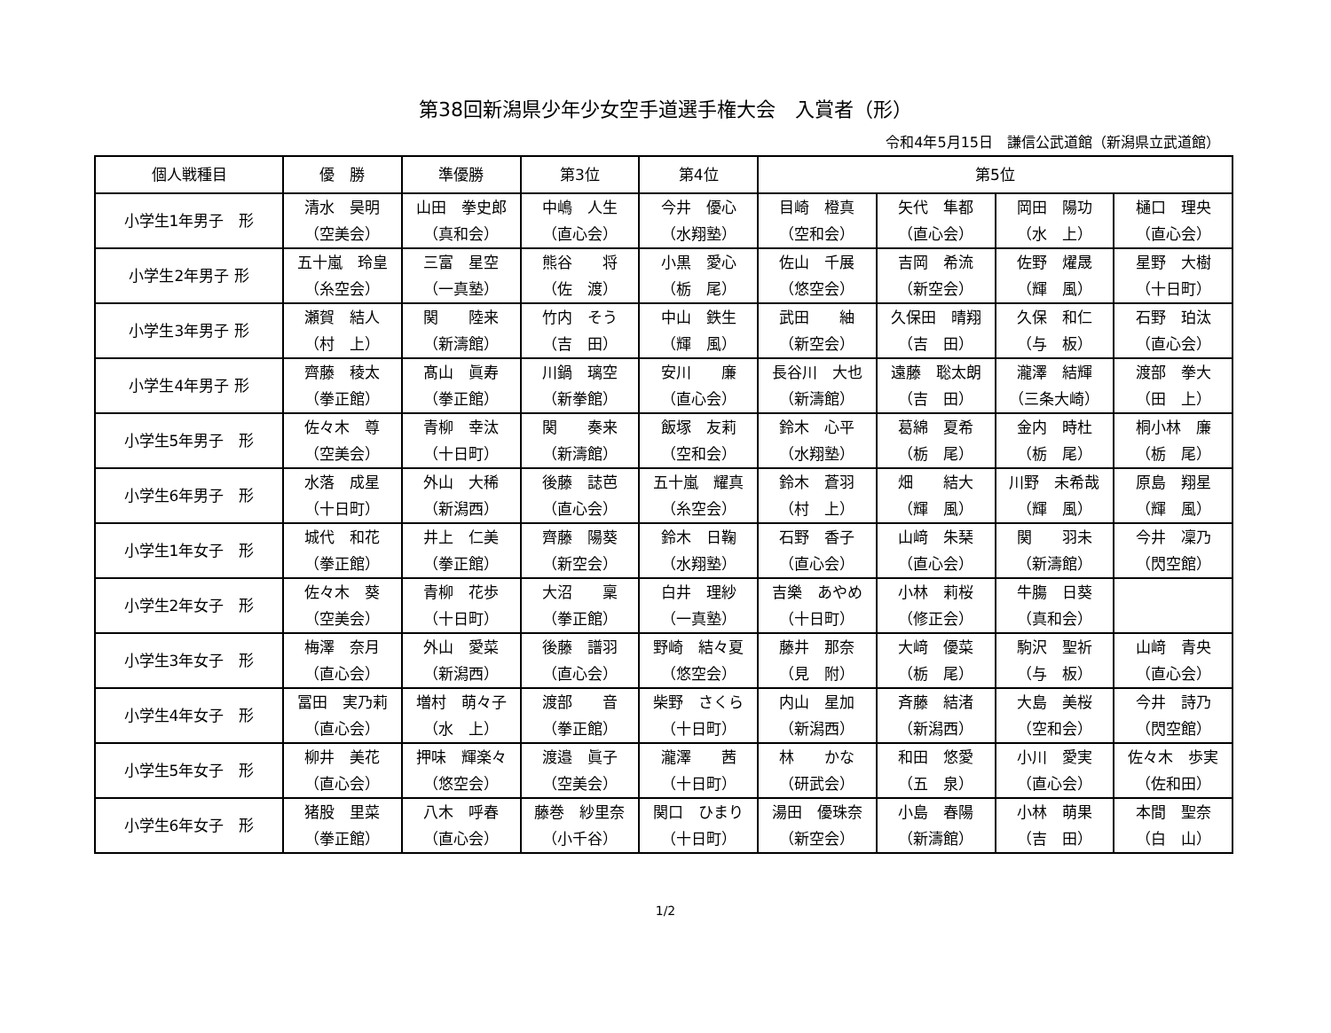第38回新潟県少年少女空手道選手権大会　入賞者（形）
令和4年5月15日　謙信公武道館（新潟県立武道館）
| 個人戦種目 | 優 勝 | 準優勝 | 第3位 | 第4位 | 第5位 | | | |
| --- | --- | --- | --- | --- | --- | --- | --- | --- |
| 小学生1年男子 形 | 清水 昊明 （空美会） | 山田 拳史郎 （真和会） | 中嶋 人生 （直心会） | 今井 優心 （水翔塾） | 目崎 橙真 （空和会） | 矢代 隼都 （直心会） | 岡田 陽功 （水 上） | 樋口 理央 （直心会） |
| 小学生2年男子 形 | 五十嵐 玲皇 （糸空会） | 三富 星空 （一真塾） | 熊谷 将 （佐 渡） | 小黒 愛心 （栃 尾） | 佐山 千展 （悠空会） | 吉岡 希流 （新空会） | 佐野 燿晟 （輝 風） | 星野 大樹 （十日町） |
| 小学生3年男子 形 | 瀬賀 結人 （村 上） | 関 陸来 （新濤館） | 竹内 そう （吉 田） | 中山 鉄生 （輝 風） | 武田 紬 （新空会） | 久保田 晴翔 （吉 田） | 久保 和仁 （与 板） | 石野 珀汰 （直心会） |
| 小学生4年男子 形 | 齊藤 稜太 （拳正館） | 髙山 眞寿 （拳正館） | 川鍋 璃空 （新拳館） | 安川 廉 （直心会） | 長谷川 大也 （新濤館） | 遠藤 聡太朗 （吉 田） | 瀧澤 結輝 （三条大崎） | 渡部 拳大 （田 上） |
| 小学生5年男子 形 | 佐々木 尊 （空美会） | 青柳 幸汰 （十日町） | 関 奏来 （新濤館） | 飯塚 友莉 （空和会） | 鈴木 心平 （水翔塾） | 葛綿 夏希 （栃 尾） | 金内 時杜 （栃 尾） | 桐小林 廉 （栃 尾） |
| 小学生6年男子 形 | 水落 成星 （十日町） | 外山 大稀 （新潟西） | 後藤 誌芭 （直心会） | 五十嵐 耀真 （糸空会） | 鈴木 蒼羽 （村 上） | 畑 結大 （輝 風） | 川野 未希哉 （輝 風） | 原島 翔星 （輝 風） |
| 小学生1年女子 形 | 城代 和花 （拳正館） | 井上 仁美 （拳正館） | 齊藤 陽葵 （新空会） | 鈴木 日鞠 （水翔塾） | 石野 香子 （直心会） | 山﨑 朱琹 （直心会） | 関 羽未 （新濤館） | 今井 凜乃 （閃空館） |
| 小学生2年女子 形 | 佐々木 葵 （空美会） | 青柳 花歩 （十日町） | 大沼 稟 （拳正館） | 白井 理紗 （一真塾） | 吉樂 あやめ （十日町） | 小林 莉桜 （修正会） | 牛膓 日葵 （真和会） | |
| 小学生3年女子 形 | 梅澤 奈月 （直心会） | 外山 愛菜 （新潟西） | 後藤 譜羽 （直心会） | 野崎 結々夏 （悠空会） | 藤井 那奈 （見 附） | 大﨑 優菜 （栃 尾） | 駒沢 聖祈 （与 板） | 山﨑 青央 （直心会） |
| 小学生4年女子 形 | 冨田 実乃莉 （直心会） | 増村 萌々子 （水 上） | 渡部 音 （拳正館） | 柴野 さくら （十日町） | 内山 星加 （新潟西） | 斉藤 結渚 （新潟西） | 大島 美桜 （空和会） | 今井 詩乃 （閃空館） |
| 小学生5年女子 形 | 柳井 美花 （直心会） | 押味 輝楽々 （悠空会） | 渡邉 眞子 （空美会） | 瀧澤 茜 （十日町） | 林 かな （研武会） | 和田 悠愛 （五 泉） | 小川 愛実 （直心会） | 佐々木 歩実 （佐和田） |
| 小学生6年女子 形 | 猪股 里菜 （拳正館） | 八木 呼春 （直心会） | 藤巻 紗里奈 （小千谷） | 関口 ひまり （十日町） | 湯田 優珠奈 （新空会） | 小島 春陽 （新濤館） | 小林 萌果 （吉 田） | 本間 聖奈 （白 山） |
1/2